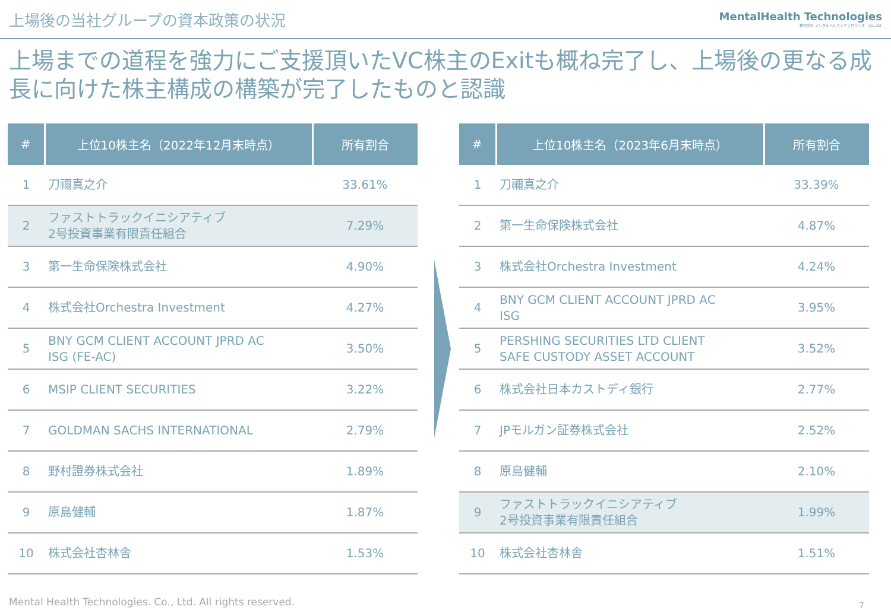上場後の当社グループの資本政策の状況
MentalHealth Technologies
株式会社 メンタルヘルステクノロジーズ　Co.,Ltd.
上場までの道程を強力にご支援頂いたVC株主のExitも概ね完了し、上場後の更なる成長に向けた株主構成の構築が完了したものと認識
| # | 上位10株主名（2022年12月末時点） | 所有割合 |
| --- | --- | --- |
| 1 | 刀禰真之介 | 33.61% |
| 2 | ファストトラックイニシアティブ 2号投資事業有限責任組合 | 7.29% |
| 3 | 第一生命保険株式会社 | 4.90% |
| 4 | 株式会社Orchestra Investment | 4.27% |
| 5 | BNY GCM CLIENT ACCOUNT JPRD AC ISG (FE-AC) | 3.50% |
| 6 | MSIP CLIENT SECURITIES | 3.22% |
| 7 | GOLDMAN SACHS INTERNATIONAL | 2.79% |
| 8 | 野村證券株式会社 | 1.89% |
| 9 | 原島健輔 | 1.87% |
| 10 | 株式会社杏林舎 | 1.53% |
| # | 上位10株主名（2023年6月末時点） | 所有割合 |
| --- | --- | --- |
| 1 | 刀禰真之介 | 33.39% |
| 2 | 第一生命保険株式会社 | 4.87% |
| 3 | 株式会社Orchestra Investment | 4.24% |
| 4 | BNY GCM CLIENT ACCOUNT JPRD AC ISG | 3.95% |
| 5 | PERSHING SECURITIES LTD CLIENT SAFE CUSTODY ASSET ACCOUNT | 3.52% |
| 6 | 株式会社日本カストディ銀行 | 2.77% |
| 7 | JPモルガン証券株式会社 | 2.52% |
| 8 | 原島健輔 | 2.10% |
| 9 | ファストトラックイニシアティブ 2号投資事業有限責任組合 | 1.99% |
| 10 | 株式会社杏林舎 | 1.51% |
Mental Health Technologies. Co., Ltd. All rights reserved.
7